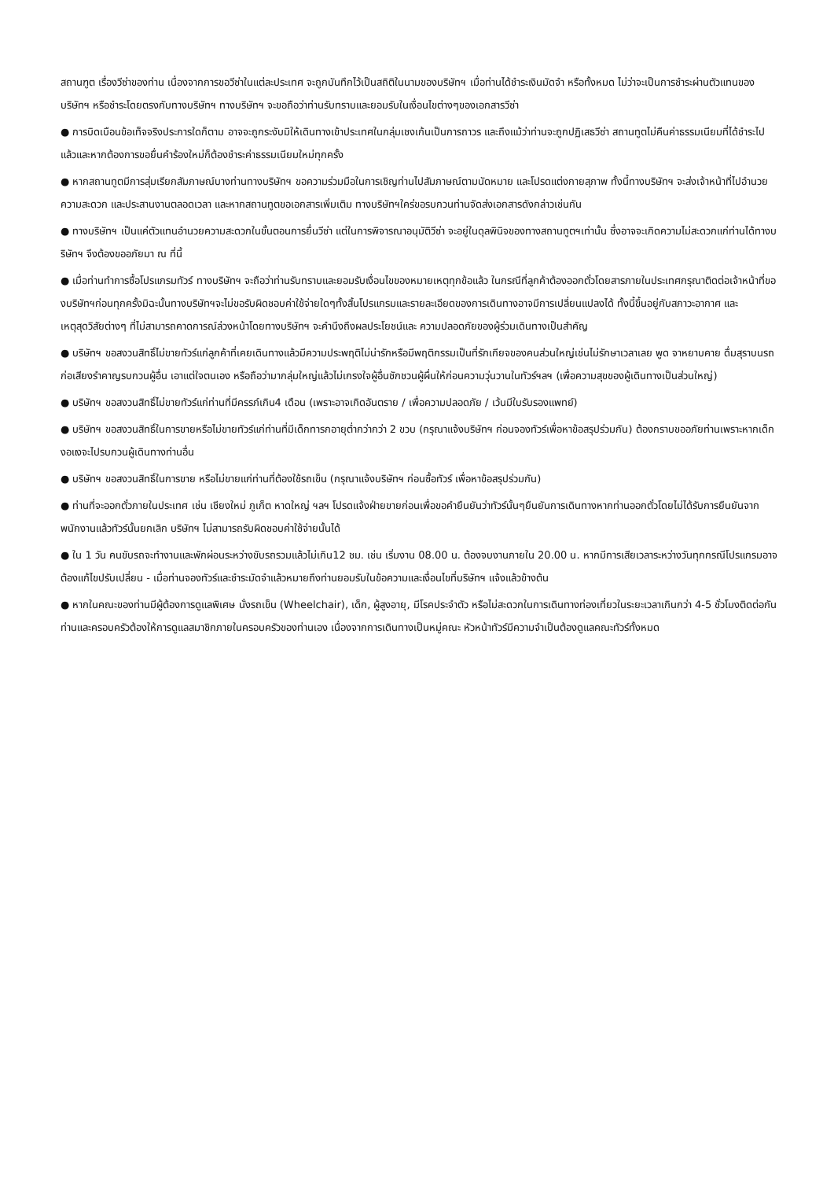สถานฑูต เรื่องวีซ่าของท่าน เนื่องจากการขอวีซ่าในแต่ละประเทศ จะถูกบันทึกไว้เป็นสถิติในนามของบริษัทฯ เมื่อท่านได้ชำระเงินมัดจำ หรือทั้งหมด ไม่ว่าจะเป็นการชำระผ่านตัวแทนของ บริษัทฯ หรือชำระโดยตรงกับทางบริษัทฯ ทางบริษัทฯ จะขอถือว่าท่านรับทราบและยอมรับในเงื่อนไขต่างๆของเอกสารวีซ่า
● การบิดเบือนข้อเท็จจริงประการใดก็ตาม อาจจะถูกระงับมิให้เดินทางเข้าประเทศในกลุ่มเชงเก้นเป็นการถาวร และถึงแม้ว่าท่านจะถูกปฏิเสธวีซ่า สถานทูตไม่คืนค่าธรรมเนียมที่ได้ชำระไปแล้วและหากต้องการขอยื่นคำร้องใหม่ก็ต้องชำระค่าธรรมเนียมใหม่ทุกครั้ง
● หากสถานทูตมีการสุ่มเรียกสัมภาษณ์บางท่านทางบริษัทฯ ขอความร่วมมือในการเชิญท่านไปสัมภาษณ์ตามนัดหมาย และโปรดแต่งกายสุภาพ ทั้งนี้ทางบริษัทฯ จะส่งเจ้าหน้าที่ไปอำนวยความสะดวก และประสานงานตลอดเวลา และหากสถานทูตขอเอกสารเพิ่มเติม ทางบริษัทฯใคร่ขอรบกวนท่านจัดส่งเอกสารดังกล่าวเช่นกัน
● ทางบริษัทฯ เป็นแค่ตัวแทนอำนวยความสะดวกในขั้นตอนการยื่นวีซ่า แต่ในการพิจารณาอนุมัติวีซ่า จะอยู่ในดุลพินิจของทางสถานทูตฯเท่านั้น ซึ่งอาจจะเกิดความไม่สะดวกแก่ท่านได้ทางบริษัทฯ จึงต้องขออภัยมา ณ ที่นี้
● เมื่อท่านทำการซื้อโปรแกรมทัวร์ ทางบริษัทฯ จะถือว่าท่านรับทราบและยอมรับเงื่อนไขของหมายเหตุทุกข้อแล้ว ในกรณีที่ลูกค้าต้องออกตั๋วโดยสารภายในประเทศกรุณาติดต่อเจ้าหน้าที่ของบริษัทฯก่อนทุกครั้งมิฉะนั้นทางบริษัทฯจะไม่ขอรับผิดชอบค่าใช้จ่ายใดๆทั้งสิ้นโปรแกรมและรายละเอียดของการเดินทางอาจมีการเปลี่ยนแปลงได้ ทั้งนี้ขึ้นอยู่กับสภาวะอากาศ และเหตุสุดวิสัยต่างๆ ที่ไม่สามารถคาดการณ์ล่วงหน้าโดยทางบริษัทฯ จะคำนึงถึงผลประโยชน์และ ความปลอดภัยของผู้ร่วมเดินทางเป็นสำคัญ
● บริษัทฯ ขอสงวนสิทธิ์ไม่ขายทัวร์แก่ลูกค้าที่เคยเดินทางแล้วมีความประพฤติไม่น่ารักหรือมีพฤติกรรมเป็นที่รักเกียจของคนส่วนใหญ่เช่นไม่รักษาเวลาเลย พูด จาหยาบคาย ดื่มสุราบนรถ ก่อเสียงรำคาญรบกวนผู้อื่น เอาแต่ใจตนเอง หรือถือว่ามากลุ่มใหญ่แล้วไม่เกรงใจผู้อื่นชักชวนผู้ผื่นให้ก่อนความวุ่นวานในทัวร์ฯลฯ (เพื่อความสุขของผู้เดินทางเป็นส่วนใหญ่)
● บริษัทฯ ขอสงวนสิทธิ์ไม่ขายทัวร์แก่ท่านที่มีครรภ์เกิน4 เดือน (เพราะอาจเกิดอันตราย / เพื่อความปลอดภัย / เว้นมีใบรับรองแพทย์)
● บริษัทฯ ขอสงวนสิทธิ์ในการขายหรือไม่ขายทัวร์แก่ท่านที่มีเด็กทารกอายุต่ำกว่ากว่า 2 ขวบ (กรุณาแจ้งบริษัทฯ ก่อนจองทัวร์เพื่อหาข้อสรุปร่วมกัน) ต้องกราบขออภัยท่านเพราะหากเด็กงอแงจะไปรบกวนผู้เดินทางท่านอื่น
● บริษัทฯ ขอสงวนสิทธิ์ในการขาย หรือไม่ขายแก่ท่านที่ต้องใช้รถเข็น (กรุณาแจ้งบริษัทฯ ก่อนซื้อทัวร์ เพื่อหาข้อสรุปร่วมกัน)
● ท่านที่จะออกตั๋วภายในประเทศ เช่น เชียงใหม่ ภูเก็ต หาดใหญ่ ฯลฯ โปรดแจ้งฝ่ายขายก่อนเพื่อขอคำยืนยันว่าทัวร์นั้นๆยืนยันการเดินทางหากท่านออกตั๋วโดยไม่ได้รับการยืนยันจากพนักงานแล้วทัวร์นั้นยกเลิก บริษัทฯ ไม่สามารถรับผิดชอบค่าใช้จ่ายนั้นได้
● ใน 1 วัน คนขับรถจะทำงานและพักผ่อนระหว่างขับรถรวมแล้วไม่เกิน12 ชม. เช่น เริ่มงาน 08.00 น. ต้องจบงานภายใน 20.00 น. หากมีการเสียเวลาระหว่างวันทุกกรณีโปรแกรมอาจต้องแก้ไขปรับเปลี่ยน - เมื่อท่านจองทัวร์และชำระมัดจำแล้วหมายถึงท่านยอมรับในข้อความและเงื่อนไขที่บริษัทฯ แจ้งแล้วข้างต้น
● หากในคณะของท่านมีผู้ต้องการดูแลพิเศษ นั่งรถเข็น (Wheelchair), เด็ก, ผู้สูงอายุ, มีโรคประจำตัว หรือไม่สะดวกในการเดินทางท่องเที่ยวในระยะเวลาเกินกว่า 4-5 ชั่วโมงติดต่อกัน ท่านและครอบครัวต้องให้การดูแลสมาชิกภายในครอบครัวของท่านเอง เนื่องจากการเดินทางเป็นหมู่คณะ หัวหน้าทัวร์มีความจำเป็นต้องดูแลคณะทัวร์ทั้งหมด